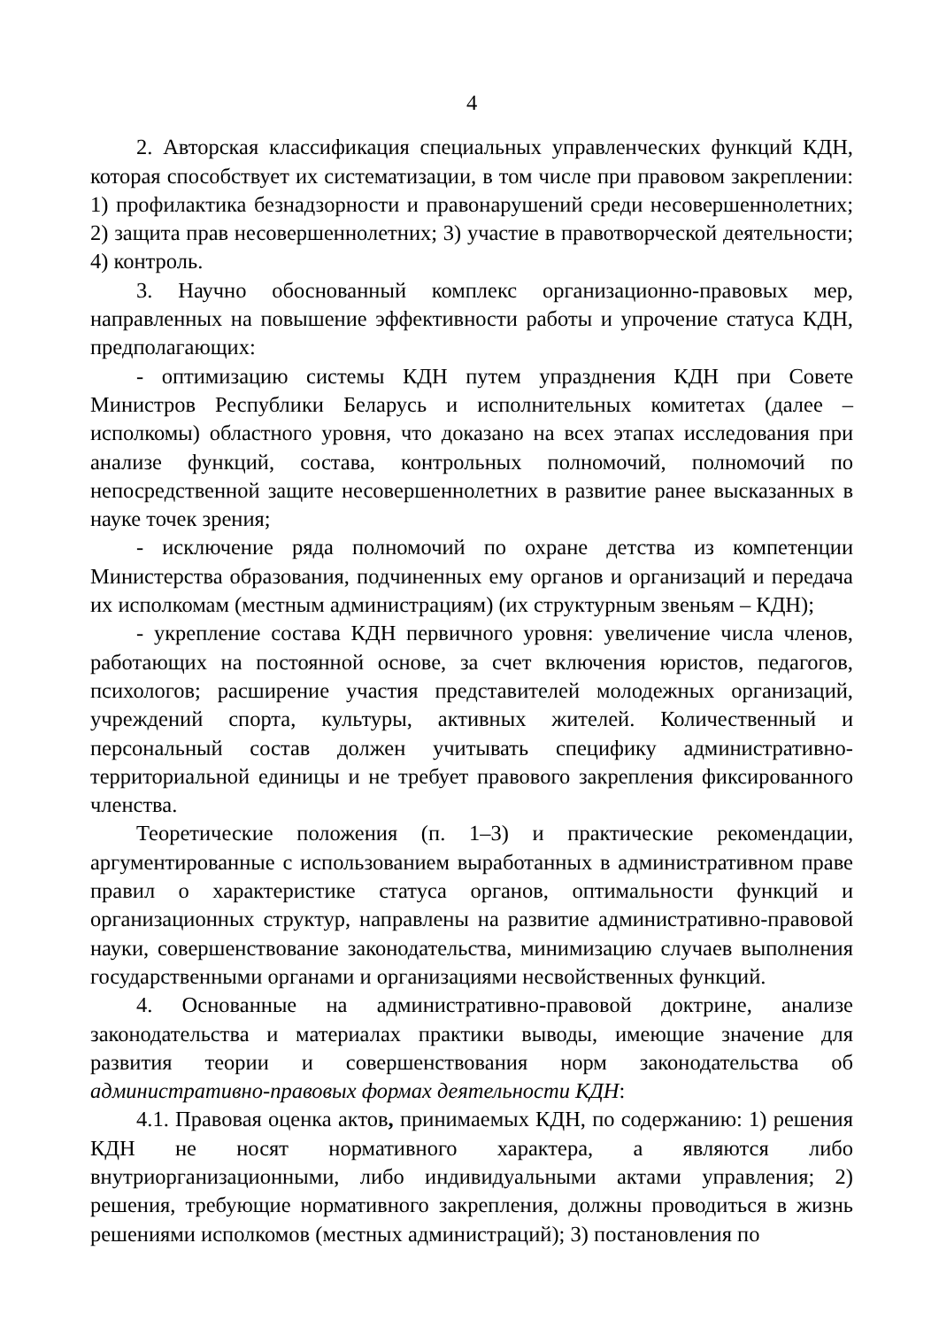4
2. Авторская классификация специальных управленческих функций КДН, которая способствует их систематизации, в том числе при правовом закреплении: 1) профилактика безнадзорности и правонарушений среди несовершеннолетних; 2) защита прав несовершеннолетних; 3) участие в правотворческой деятельности; 4) контроль.
3. Научно обоснованный комплекс организационно-правовых мер, направленных на повышение эффективности работы и упрочение статуса КДН, предполагающих:
- оптимизацию системы КДН путем упразднения КДН при Совете Министров Республики Беларусь и исполнительных комитетах (далее – исполкомы) областного уровня, что доказано на всех этапах исследования при анализе функций, состава, контрольных полномочий, полномочий по непосредственной защите несовершеннолетних в развитие ранее высказанных в науке точек зрения;
- исключение ряда полномочий по охране детства из компетенции Министерства образования, подчиненных ему органов и организаций и передача их исполкомам (местным администрациям) (их структурным звеньям – КДН);
- укрепление состава КДН первичного уровня: увеличение числа членов, работающих на постоянной основе, за счет включения юристов, педагогов, психологов; расширение участия представителей молодежных организаций, учреждений спорта, культуры, активных жителей. Количественный и персональный состав должен учитывать специфику административно-территориальной единицы и не требует правового закрепления фиксированного членства.
Теоретические положения (п. 1–3) и практические рекомендации, аргументированные с использованием выработанных в административном праве правил о характеристике статуса органов, оптимальности функций и организационных структур, направлены на развитие административно-правовой науки, совершенствование законодательства, минимизацию случаев выполнения государственными органами и организациями несвойственных функций.
4. Основанные на административно-правовой доктрине, анализе законодательства и материалах практики выводы, имеющие значение для развития теории и совершенствования норм законодательства об административно-правовых формах деятельности КДН:
4.1. Правовая оценка актов, принимаемых КДН, по содержанию: 1) решения КДН не носят нормативного характера, а являются либо внутриорганизационными, либо индивидуальными актами управления; 2) решения, требующие нормативного закрепления, должны проводиться в жизнь решениями исполкомов (местных администраций); 3) постановления по